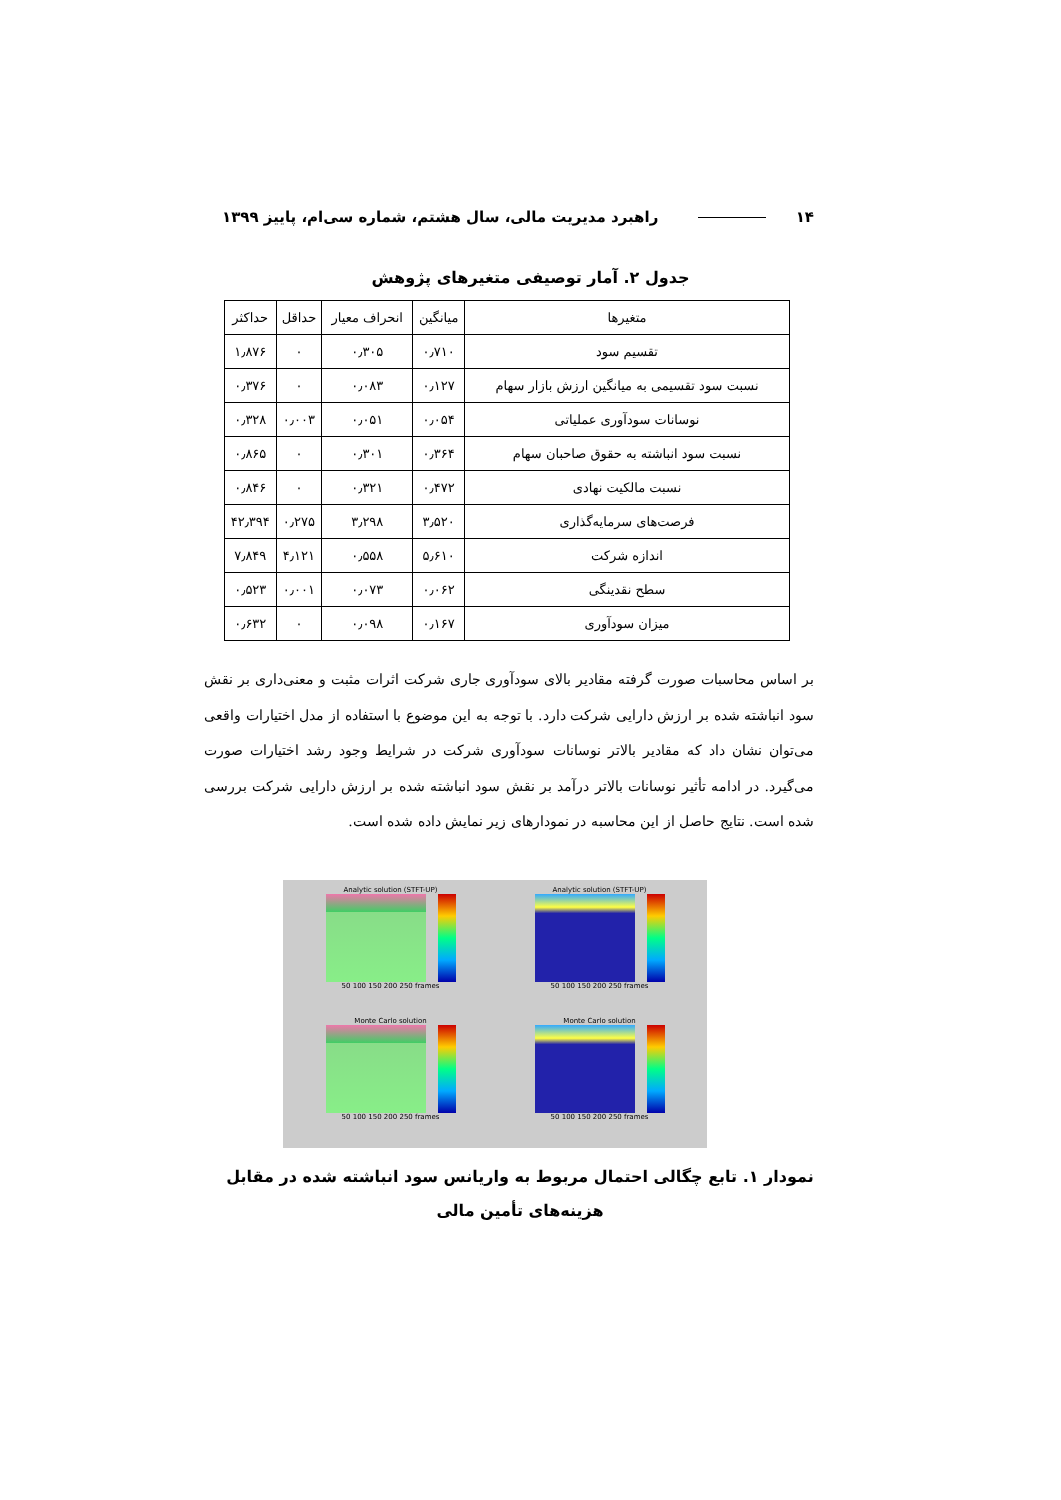۱۴ راهبرد مدیریت مالی، سال هشتم، شماره سی‌ام، پاییز ۱۳۹۹
جدول ۲. آمار توصیفی متغیرهای پژوهش
| متغیرها | میانگین | انحراف معیار | حداقل | حداکثر |
| --- | --- | --- | --- | --- |
| تقسیم سود | ۰٫۷۱۰ | ۰٫۳۰۵ | ۰ | ۱٫۸۷۶ |
| نسبت سود تقسیمی به میانگین ارزش بازار سهام | ۰٫۱۲۷ | ۰٫۰۸۳ | ۰ | ۰٫۳۷۶ |
| نوسانات سودآوری عملیاتی | ۰٫۰۵۴ | ۰٫۰۵۱ | ۰٫۰۰۳ | ۰٫۳۲۸ |
| نسبت سود انباشته به حقوق صاحبان سهام | ۰٫۳۶۴ | ۰٫۳۰۱ | ۰ | ۰٫۸۶۵ |
| نسبت مالکیت نهادی | ۰٫۴۷۲ | ۰٫۳۲۱ | ۰ | ۰٫۸۴۶ |
| فرصت‌های سرمایه‌گذاری | ۳٫۵۲۰ | ۳٫۲۹۸ | ۰٫۲۷۵ | ۴۲٫۳۹۴ |
| اندازه شرکت | ۵٫۶۱۰ | ۰٫۵۵۸ | ۴٫۱۲۱ | ۷٫۸۴۹ |
| سطح نقدینگی | ۰٫۰۶۲ | ۰٫۰۷۳ | ۰٫۰۰۱ | ۰٫۵۲۳ |
| میزان سودآوری | ۰٫۱۶۷ | ۰٫۰۹۸ | ۰ | ۰٫۶۳۲ |
بر اساس محاسبات صورت گرفته مقادیر بالای سودآوری جاری شرکت اثرات مثبت و معنی‌داری بر نقش سود انباشته شده بر ارزش دارایی شرکت دارد. با توجه به این موضوع با استفاده از مدل اختیارات واقعی می‌توان نشان داد که مقادیر بالاتر نوسانات سودآوری شرکت در شرایط وجود رشد اختیارات صورت می‌گیرد. در ادامه تأثیر نوسانات بالاتر درآمد بر نقش سود انباشته شده بر ارزش دارایی شرکت بررسی شده است. نتایج حاصل از این محاسبه در نمودارهای زیر نمایش داده شده است.
Analytic solution (STFT-UP)
50 100 150 200 250 frames
Analytic solution (STFT-UP)
50 100 150 200 250 frames
Monte Carlo solution
50 100 150 200 250 frames
Monte Carlo solution
50 100 150 200 250 frames
نمودار ۱. تابع چگالی احتمال مربوط به واریانس سود انباشته شده در مقابل هزینه‌های تأمین مالی